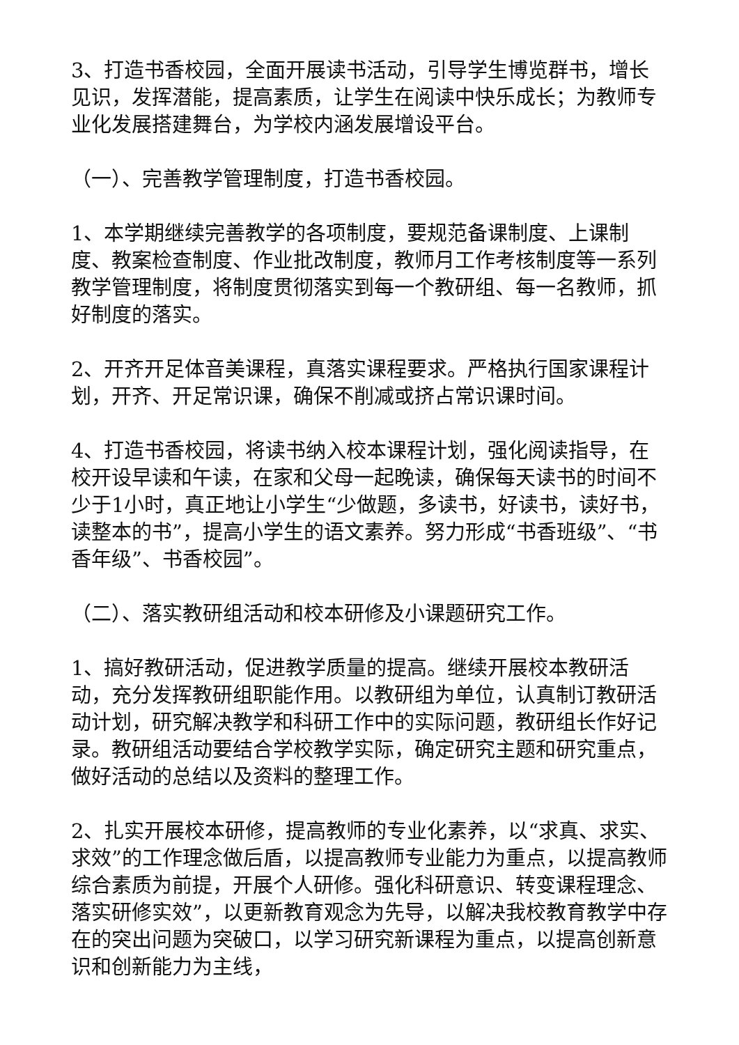3、打造书香校园，全面开展读书活动，引导学生博览群书，增长见识，发挥潜能，提高素质，让学生在阅读中快乐成长；为教师专业化发展搭建舞台，为学校内涵发展增设平台。
（一）、完善教学管理制度，打造书香校园。
1、本学期继续完善教学的各项制度，要规范备课制度、上课制度、教案检查制度、作业批改制度，教师月工作考核制度等一系列教学管理制度，将制度贯彻落实到每一个教研组、每一名教师，抓好制度的落实。
2、开齐开足体音美课程，真落实课程要求。严格执行国家课程计划，开齐、开足常识课，确保不削减或挤占常识课时间。
4、打造书香校园，将读书纳入校本课程计划，强化阅读指导，在校开设早读和午读，在家和父母一起晚读，确保每天读书的时间不少于1小时，真正地让小学生“少做题，多读书，好读书，读好书，读整本的书”，提高小学生的语文素养。努力形成“书香班级”、“书香年级”、书香校园”。
（二）、落实教研组活动和校本研修及小课题研究工作。
1、搞好教研活动，促进教学质量的提高。继续开展校本教研活动，充分发挥教研组职能作用。以教研组为单位，认真制订教研活动计划，研究解决教学和科研工作中的实际问题，教研组长作好记录。教研组活动要结合学校教学实际，确定研究主题和研究重点，做好活动的总结以及资料的整理工作。
2、扎实开展校本研修，提高教师的专业化素养，以“求真、求实、求效”的工作理念做后盾，以提高教师专业能力为重点，以提高教师综合素质为前提，开展个人研修。强化科研意识、转变课程理念、落实研修实效”，以更新教育观念为先导，以解决我校教育教学中存在的突出问题为突破口，以学习研究新课程为重点，以提高创新意识和创新能力为主线，